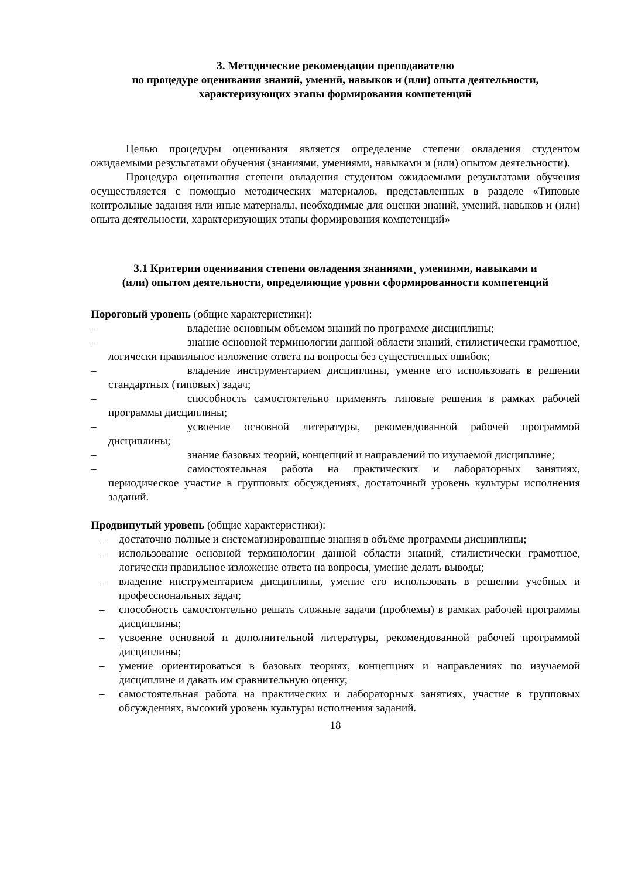3. Методические рекомендации преподавателю
по процедуре оценивания знаний, умений, навыков и (или) опыта деятельности,
характеризующих этапы формирования компетенций
Целью процедуры оценивания является определение степени овладения студентом ожидаемыми результатами обучения (знаниями, умениями, навыками и (или) опытом деятельности).
Процедура оценивания степени овладения студентом ожидаемыми результатами обучения осуществляется с помощью методических материалов, представленных в разделе «Типовые контрольные задания или иные материалы, необходимые для оценки знаний, умений, навыков и (или) опыта деятельности, характеризующих этапы формирования компетенций»
3.1 Критерии оценивания степени овладения знаниями¸ умениями, навыками и
(или) опытом деятельности, определяющие уровни сформированности компетенций
Пороговый уровень (общие характеристики):
– владение основным объемом знаний по программе дисциплины;
– знание основной терминологии данной области знаний, стилистически грамотное, логически правильное изложение ответа на вопросы без существенных ошибок;
– владение инструментарием дисциплины, умение его использовать в решении стандартных (типовых) задач;
– способность самостоятельно применять типовые решения в рамках рабочей программы дисциплины;
– усвоение основной литературы, рекомендованной рабочей программой дисциплины;
– знание базовых теорий, концепций и направлений по изучаемой дисциплине;
– самостоятельная работа на практических и лабораторных занятиях, периодическое участие в групповых обсуждениях, достаточный уровень культуры исполнения заданий.
Продвинутый уровень (общие характеристики):
– достаточно полные и систематизированные знания в объёме программы дисциплины;
– использование основной терминологии данной области знаний, стилистически грамотное, логически правильное изложение ответа на вопросы, умение делать выводы;
– владение инструментарием дисциплины, умение его использовать в решении учебных и профессиональных задач;
– способность самостоятельно решать сложные задачи (проблемы) в рамках рабочей программы дисциплины;
– усвоение основной и дополнительной литературы, рекомендованной рабочей программой дисциплины;
– умение ориентироваться в базовых теориях, концепциях и направлениях по изучаемой дисциплине и давать им сравнительную оценку;
– самостоятельная работа на практических и лабораторных занятиях, участие в групповых обсуждениях, высокий уровень культуры исполнения заданий.
18